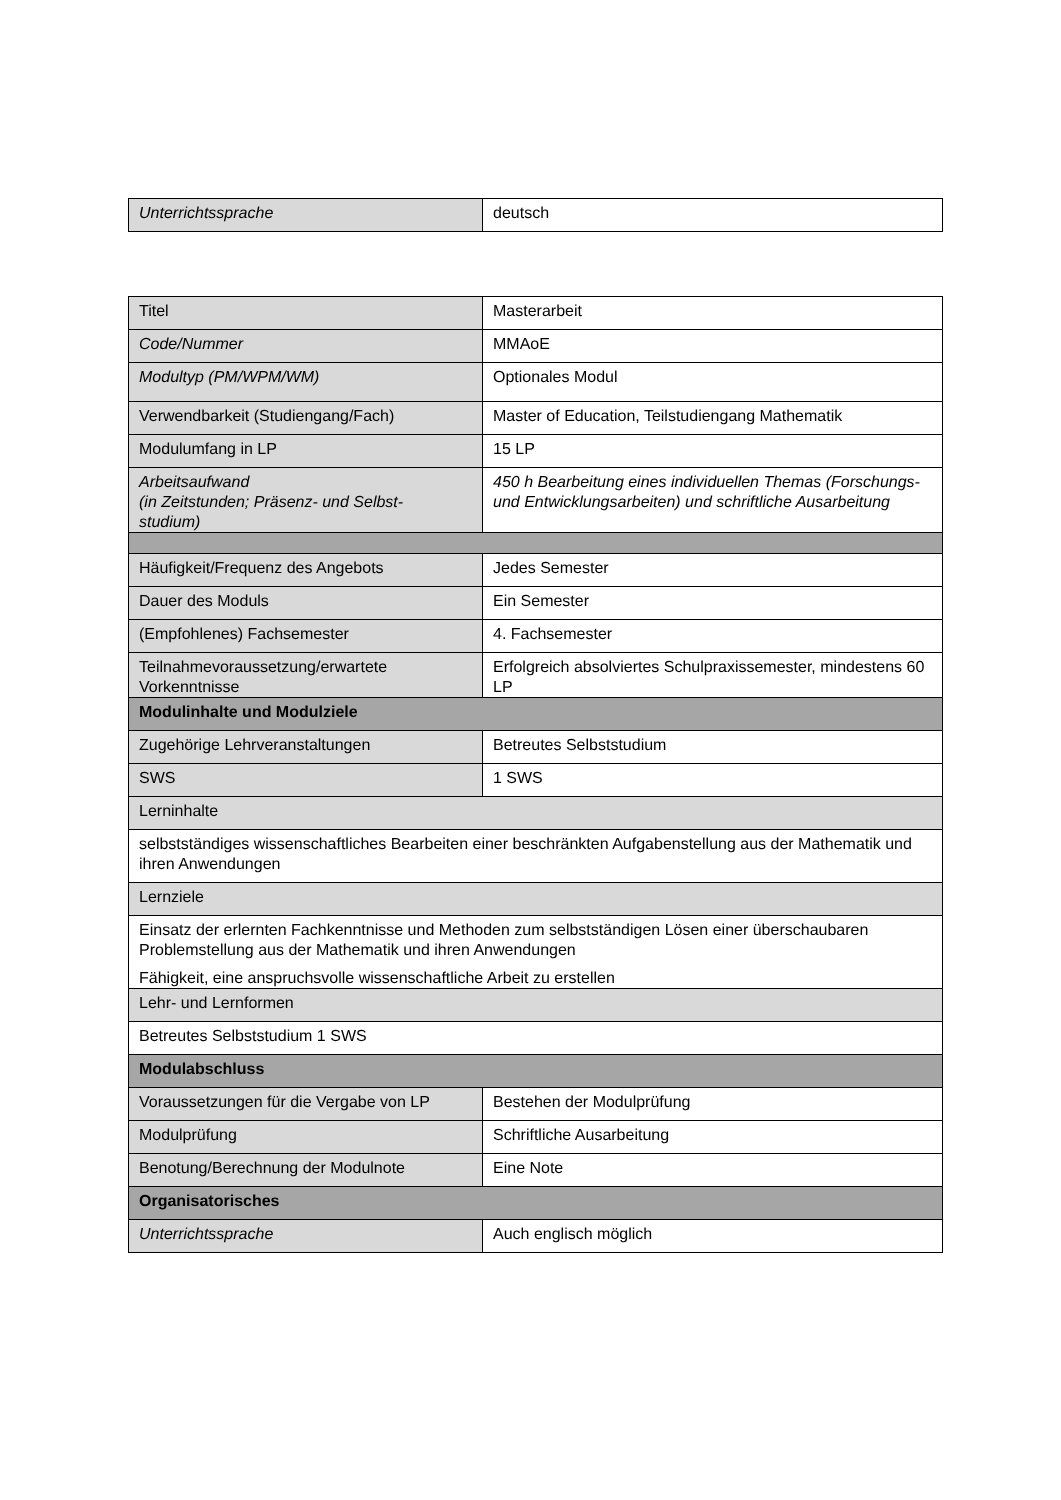| Unterrichtssprache | deutsch |
| Titel | Masterarbeit |
| Code/Nummer | MMAoE |
| Modultyp (PM/WPM/WM) | Optionales Modul |
| Verwendbarkeit (Studiengang/Fach) | Master of Education, Teilstudiengang Mathematik |
| Modulumfang in LP | 15 LP |
| Arbeitsaufwand (in Zeitstunden; Präsenz- und Selbst- studium) | 450 h Bearbeitung eines individuellen Themas (Forschungs- und Entwicklungsarbeiten) und schriftliche Ausarbeitung |
| Häufigkeit/Frequenz des Angebots | Jedes Semester |
| Dauer des Moduls | Ein Semester |
| (Empfohlenes) Fachsemester | 4. Fachsemester |
| Teilnahmevoraussetzung/erwartete Vorkenntnisse | Erfolgreich absolviertes Schulpraxissemester, mindestens 60 LP |
| Modulinhalte und Modulziele | |
| Zugehörige Lehrveranstaltungen | Betreutes Selbststudium |
| SWS | 1 SWS |
| Lerninhalte | |
| selbstständiges wissenschaftliches Bearbeiten einer beschränkten Aufgabenstellung aus der Mathematik und ihren Anwendungen | |
| Lernziele | |
| Einsatz der erlernten Fachkenntnisse und Methoden zum selbstständigen Lösen einer überschaubaren Problemstellung aus der Mathematik und ihren Anwendungen Fähigkeit, eine anspruchsvolle wissenschaftliche Arbeit zu erstellen | |
| Lehr- und Lernformen | |
| Betreutes Selbststudium 1 SWS | |
| Modulabschluss | |
| Voraussetzungen für die Vergabe von LP | Bestehen der Modulprüfung |
| Modulprüfung | Schriftliche Ausarbeitung |
| Benotung/Berechnung der Modulnote | Eine Note |
| Organisatorisches | |
| Unterrichtssprache | Auch englisch möglich |